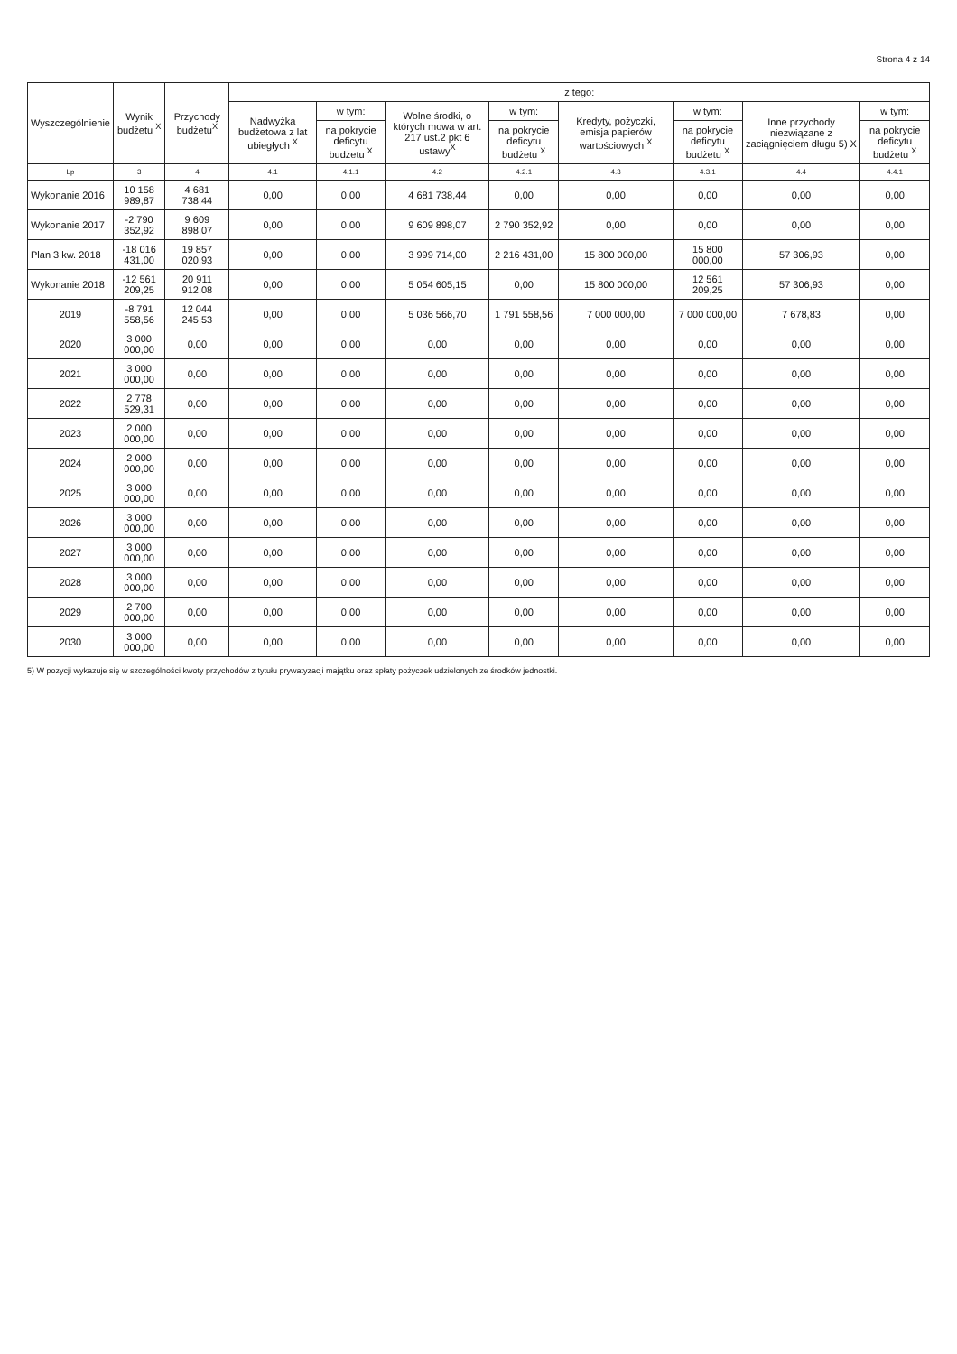Strona 4 z 14
| Wyszczególnienie | Wynik budżetu <sup>X</sup> | Przychody budżetu<sup>X</sup> | z tego: | | | | | | | |
| --- | --- | --- | --- | --- | --- | --- | --- | --- | --- | --- |
| | | | Nadwyżka budżetowa z lat ubiegłych <sup>X</sup> | w tym: | Wolne środki, o których mowa w art. 217 ust.2 pkt 6 ustawy<sup>X</sup> | w tym: | Kredyty, pożyczki, emisja papierów wartościowych <sup>X</sup> | w tym: | Inne przychody niezwiązane z zaciągnięciem długu 5) X | w tym: |
| | | | | na pokrycie deficytu budżetu <sup>X</sup> | | na pokrycie deficytu budżetu <sup>X</sup> | | na pokrycie deficytu budżetu <sup>X</sup> | | na pokrycie deficytu budżetu <sup>X</sup> |
| Lp | 3 | 4 | 4.1 | 4.1.1 | 4.2 | 4.2.1 | 4.3 | 4.3.1 | 4.4 | 4.4.1 |
| Wykonanie 2016 | 10 158 989,87 | 4 681 738,44 | 0,00 | 0,00 | 4 681 738,44 | 0,00 | 0,00 | 0,00 | 0,00 | 0,00 |
| Wykonanie 2017 | -2 790 352,92 | 9 609 898,07 | 0,00 | 0,00 | 9 609 898,07 | 2 790 352,92 | 0,00 | 0,00 | 0,00 | 0,00 |
| Plan 3 kw. 2018 | -18 016 431,00 | 19 857 020,93 | 0,00 | 0,00 | 3 999 714,00 | 2 216 431,00 | 15 800 000,00 | 15 800 000,00 | 57 306,93 | 0,00 |
| Wykonanie 2018 | -12 561 209,25 | 20 911 912,08 | 0,00 | 0,00 | 5 054 605,15 | 0,00 | 15 800 000,00 | 12 561 209,25 | 57 306,93 | 0,00 |
| 2019 | -8 791 558,56 | 12 044 245,53 | 0,00 | 0,00 | 5 036 566,70 | 1 791 558,56 | 7 000 000,00 | 7 000 000,00 | 7 678,83 | 0,00 |
| 2020 | 3 000 000,00 | 0,00 | 0,00 | 0,00 | 0,00 | 0,00 | 0,00 | 0,00 | 0,00 | 0,00 |
| 2021 | 3 000 000,00 | 0,00 | 0,00 | 0,00 | 0,00 | 0,00 | 0,00 | 0,00 | 0,00 | 0,00 |
| 2022 | 2 778 529,31 | 0,00 | 0,00 | 0,00 | 0,00 | 0,00 | 0,00 | 0,00 | 0,00 | 0,00 |
| 2023 | 2 000 000,00 | 0,00 | 0,00 | 0,00 | 0,00 | 0,00 | 0,00 | 0,00 | 0,00 | 0,00 |
| 2024 | 2 000 000,00 | 0,00 | 0,00 | 0,00 | 0,00 | 0,00 | 0,00 | 0,00 | 0,00 | 0,00 |
| 2025 | 3 000 000,00 | 0,00 | 0,00 | 0,00 | 0,00 | 0,00 | 0,00 | 0,00 | 0,00 | 0,00 |
| 2026 | 3 000 000,00 | 0,00 | 0,00 | 0,00 | 0,00 | 0,00 | 0,00 | 0,00 | 0,00 | 0,00 |
| 2027 | 3 000 000,00 | 0,00 | 0,00 | 0,00 | 0,00 | 0,00 | 0,00 | 0,00 | 0,00 | 0,00 |
| 2028 | 3 000 000,00 | 0,00 | 0,00 | 0,00 | 0,00 | 0,00 | 0,00 | 0,00 | 0,00 | 0,00 |
| 2029 | 2 700 000,00 | 0,00 | 0,00 | 0,00 | 0,00 | 0,00 | 0,00 | 0,00 | 0,00 | 0,00 |
| 2030 | 3 000 000,00 | 0,00 | 0,00 | 0,00 | 0,00 | 0,00 | 0,00 | 0,00 | 0,00 | 0,00 |
5) W pozycji wykazuje się w szczególności kwoty przychodów z tytułu prywatyzacji majątku oraz spłaty pożyczek udzielonych ze środków jednostki.